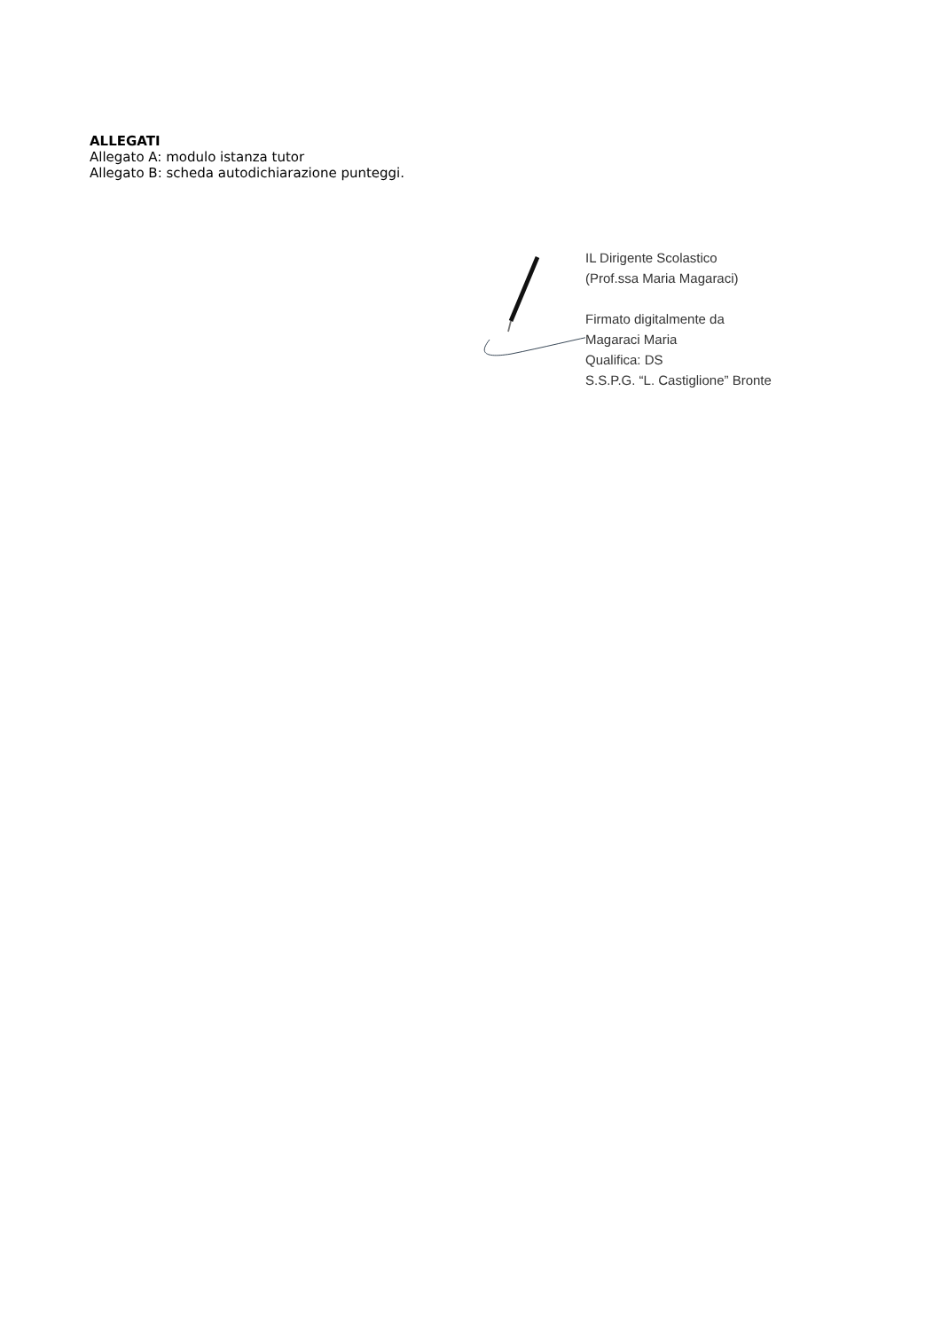ALLEGATI
Allegato A: modulo istanza tutor
Allegato B: scheda autodichiarazione punteggi.
IL Dirigente Scolastico
(Prof.ssa Maria Magaraci)
Firmato digitalmente da
Magaraci Maria
Qualifica: DS
S.S.P.G. “L. Castiglione” Bronte